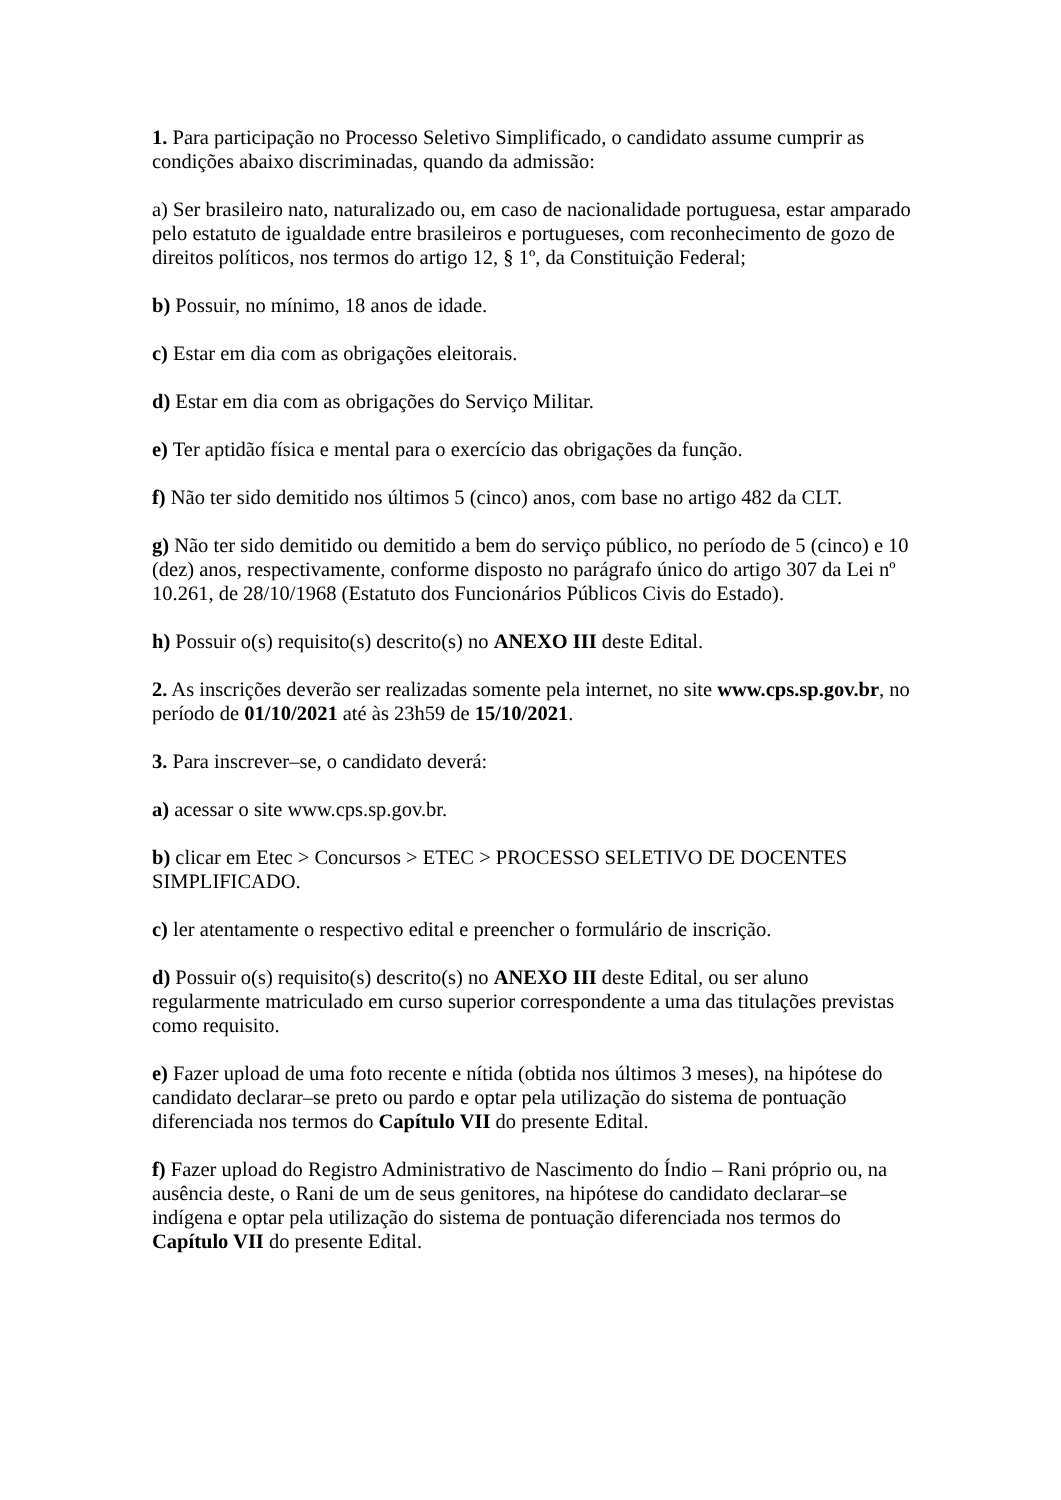1. Para participação no Processo Seletivo Simplificado, o candidato assume cumprir as condições abaixo discriminadas, quando da admissão:
a) Ser brasileiro nato, naturalizado ou, em caso de nacionalidade portuguesa, estar amparado pelo estatuto de igualdade entre brasileiros e portugueses, com reconhecimento de gozo de direitos políticos, nos termos do artigo 12, § 1º, da Constituição Federal;
b) Possuir, no mínimo, 18 anos de idade.
c) Estar em dia com as obrigações eleitorais.
d) Estar em dia com as obrigações do Serviço Militar.
e) Ter aptidão física e mental para o exercício das obrigações da função.
f) Não ter sido demitido nos últimos 5 (cinco) anos, com base no artigo 482 da CLT.
g) Não ter sido demitido ou demitido a bem do serviço público, no período de 5 (cinco) e 10 (dez) anos, respectivamente, conforme disposto no parágrafo único do artigo 307 da Lei nº 10.261, de 28/10/1968 (Estatuto dos Funcionários Públicos Civis do Estado).
h) Possuir o(s) requisito(s) descrito(s) no ANEXO III deste Edital.
2. As inscrições deverão ser realizadas somente pela internet, no site www.cps.sp.gov.br, no período de 01/10/2021 até às 23h59 de 15/10/2021.
3. Para inscrever–se, o candidato deverá:
a) acessar o site www.cps.sp.gov.br.
b) clicar em Etec > Concursos > ETEC > PROCESSO SELETIVO DE DOCENTES SIMPLIFICADO.
c) ler atentamente o respectivo edital e preencher o formulário de inscrição.
d) Possuir o(s) requisito(s) descrito(s) no ANEXO III deste Edital, ou ser aluno regularmente matriculado em curso superior correspondente a uma das titulações previstas como requisito.
e) Fazer upload de uma foto recente e nítida (obtida nos últimos 3 meses), na hipótese do candidato declarar–se preto ou pardo e optar pela utilização do sistema de pontuação diferenciada nos termos do Capítulo VII do presente Edital.
f) Fazer upload do Registro Administrativo de Nascimento do Índio – Rani próprio ou, na ausência deste, o Rani de um de seus genitores, na hipótese do candidato declarar–se indígena e optar pela utilização do sistema de pontuação diferenciada nos termos do Capítulo VII do presente Edital.